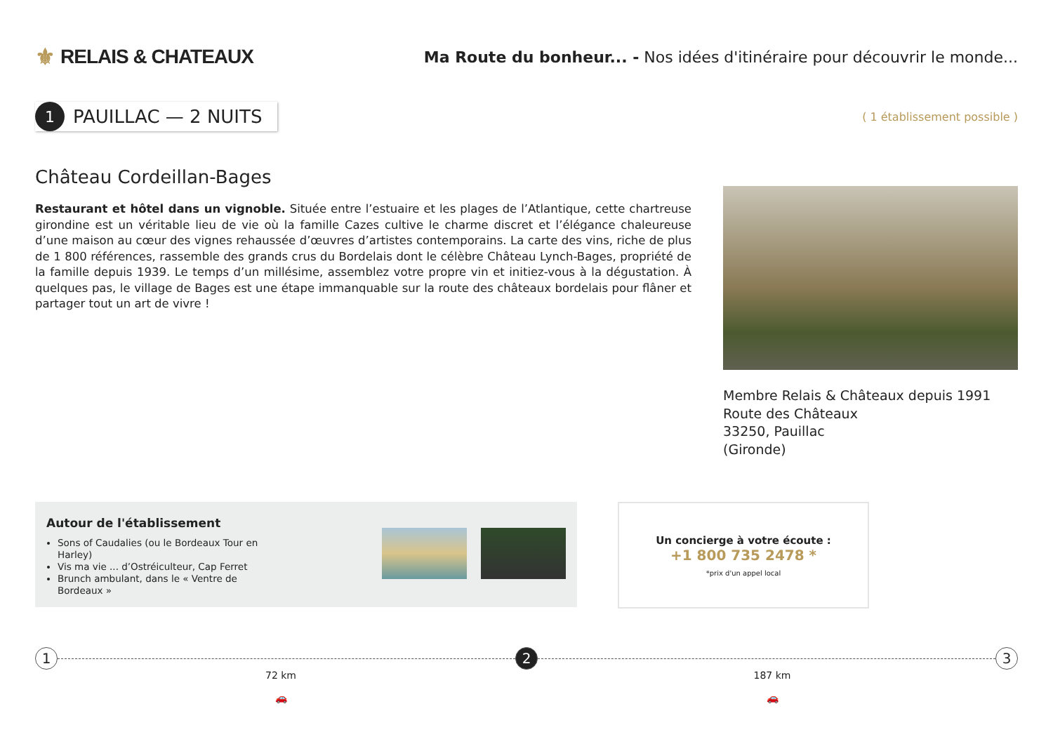⚜ RELAIS & CHATEAUX
Ma Route du bonheur... - Nos idées d'itinéraire pour découvrir le monde...
1
PAUILLAC — 2 NUITS
( 1 établissement possible )
Château Cordeillan-Bages
Restaurant et hôtel dans un vignoble. Située entre l’estuaire et les plages de l’Atlantique, cette chartreuse girondine est un véritable lieu de vie où la famille Cazes cultive le charme discret et l’élégance chaleureuse d’une maison au cœur des vignes rehaussée d’œuvres d’artistes contemporains. La carte des vins, riche de plus de 1 800 références, rassemble des grands crus du Bordelais dont le célèbre Château Lynch-Bages, propriété de la famille depuis 1939. Le temps d’un millésime, assemblez votre propre vin et initiez-vous à la dégustation. À quelques pas, le village de Bages est une étape immanquable sur la route des châteaux bordelais pour flâner et partager tout un art de vivre !
Membre Relais & Châteaux depuis 1991
Route des Châteaux
33250, Pauillac
(Gironde)
Autour de l'établissement
Sons of Caudalies (ou le Bordeaux Tour en Harley)
Vis ma vie ... d’Ostréiculteur, Cap Ferret
Brunch ambulant, dans le « Ventre de Bordeaux »
Un concierge à votre écoute :
+1 800 735 2478 *
*prix d'un appel local
1 2 3
72 km
🚗
187 km
🚗